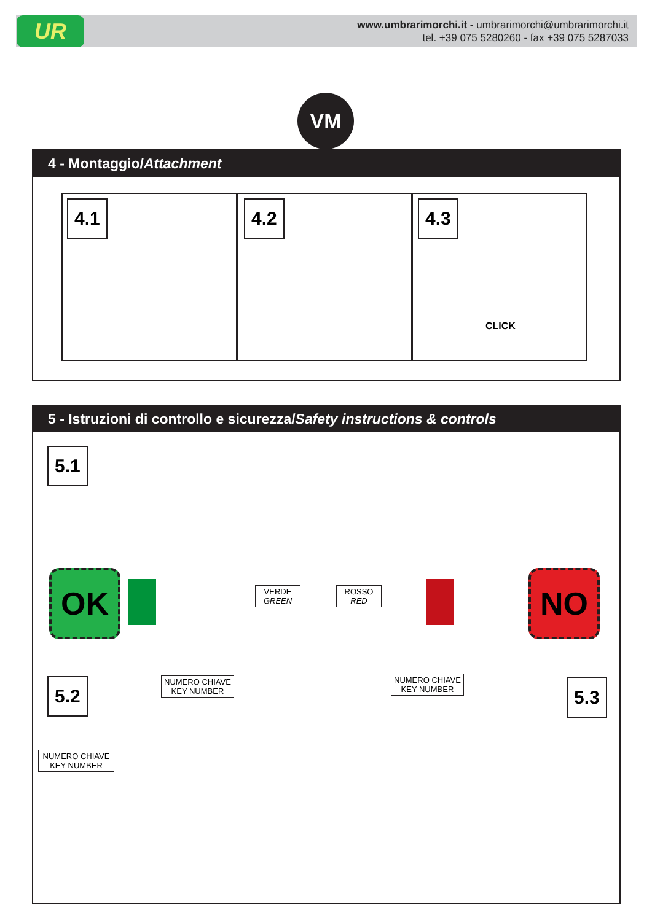UR
www.umbrarimorchi.it - umbrarimorchi@umbrarimorchi.it
tel. +39 075 5280260 - fax +39 075 5287033
VM
4 - Montaggio/Attachment
4.1 4.2 4.3
CLICK
5 - Istruzioni di controllo e sicurezza/Safety instructions & controls
5.1
OK
VERDE
GREEN
ROSSO
RED
NO
5.2
NUMERO CHIAVE
KEY NUMBER
NUMERO CHIAVE
KEY NUMBER
NUMERO CHIAVE
KEY NUMBER
5.3